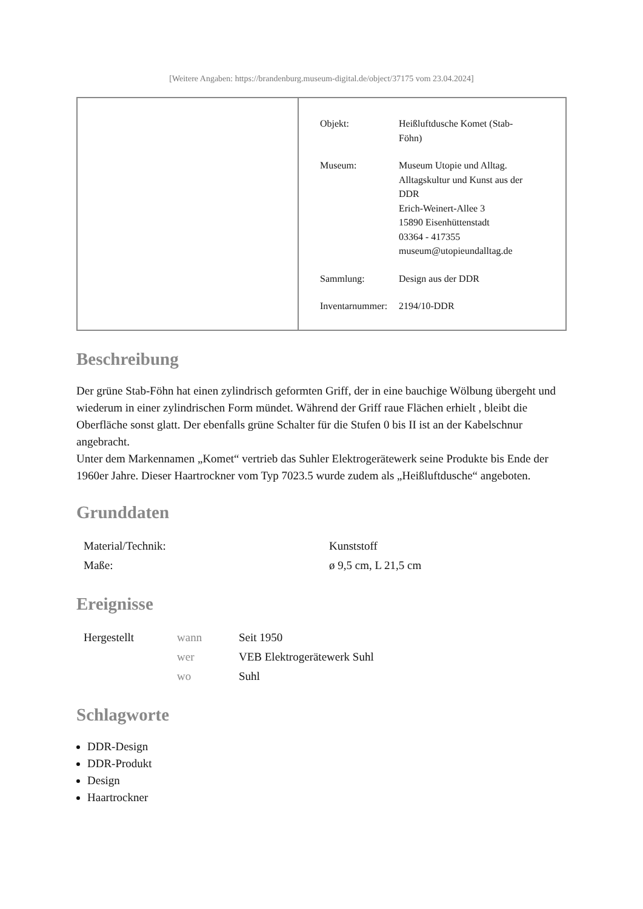[Weitere Angaben: https://brandenburg.museum-digital.de/object/37175 vom 23.04.2024]
| Objekt: | Heißluftdusche Komet (Stab- Föhn) |
| Museum: | Museum Utopie und Alltag. Alltagskultur und Kunst aus der DDR Erich-Weinert-Allee 3 15890 Eisenhüttenstadt 03364 - 417355 museum@utopieundalltag.de |
| Sammlung: | Design aus der DDR |
| Inventarnummer: | 2194/10-DDR |
Beschreibung
Der grüne Stab-Föhn hat einen zylindrisch geformten Griff, der in eine bauchige Wölbung übergeht und wiederum in einer zylindrischen Form mündet. Während der Griff raue Flächen erhielt , bleibt die Oberfläche sonst glatt. Der ebenfalls grüne Schalter für die Stufen 0 bis II ist an der Kabelschnur angebracht.
Unter dem Markennamen „Komet“ vertrieb das Suhler Elektrogerätewerk seine Produkte bis Ende der 1960er Jahre. Dieser Haartrockner vom Typ 7023.5 wurde zudem als „Heißluftdusche“ angeboten.
Grunddaten
| Material/Technik: | Kunststoff |
| Maße: | ø 9,5 cm, L 21,5 cm |
Ereignisse
| Hergestellt | wann | Seit 1950 |
| | wer | VEB Elektrogerätewerk Suhl |
| | wo | Suhl |
Schlagworte
DDR-Design
DDR-Produkt
Design
Haartrockner